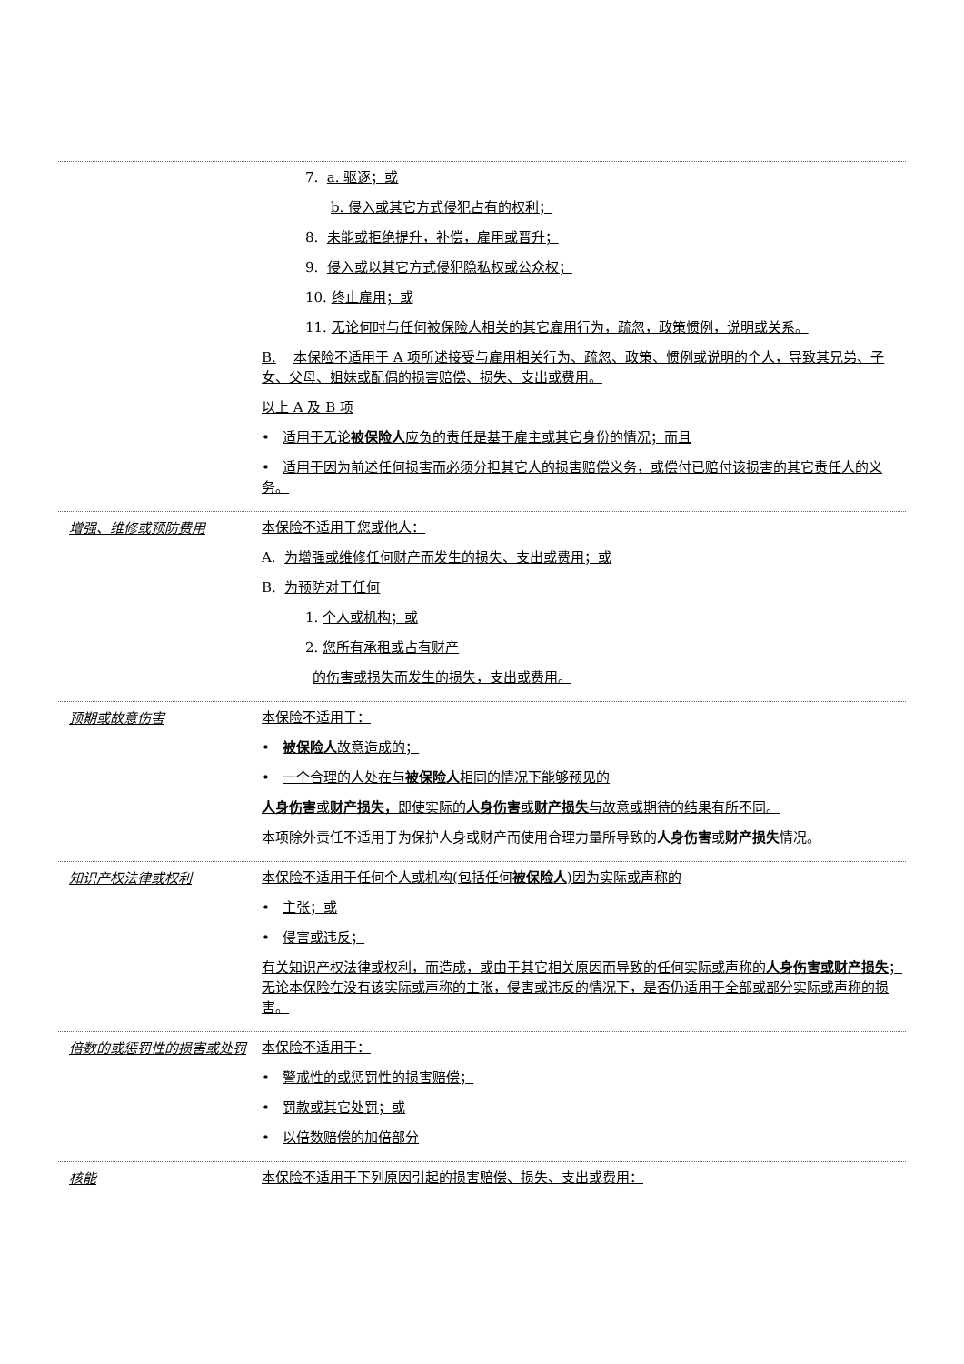7. a. 驱逐；或
b. 侵入或其它方式侵犯占有的权利；
8. 未能或拒绝提升，补偿，雇用或晋升；
9. 侵入或以其它方式侵犯隐私权或公众权；
10. 终止雇用；或
11. 无论何时与任何被保险人相关的其它雇用行为，疏忽，政策惯例，说明或关系。
B. 本保险不适用于 A 项所述接受与雇用相关行为、疏忽、政策、惯例或说明的个人，导致其兄弟、子女、父母、姐妹或配偶的损害赔偿、损失、支出或费用。
以上 A 及 B 项
• 适用于无论被保险人应负的责任是基于雇主或其它身份的情况；而且
• 适用于因为前述任何损害而必须分担其它人的损害赔偿义务，或偿付已赔付该损害的其它责任人的义务。
增强、维修或预防费用
本保险不适用于您或他人：
A. 为增强或维修任何财产而发生的损失、支出或费用；或
B. 为预防对于任何
1. 个人或机构；或
2. 您所有承租或占有财产
的伤害或损失而发生的损失，支出或费用。
预期或故意伤害
本保险不适用于：
• 被保险人故意造成的；
• 一个合理的人处在与被保险人相同的情况下能够预见的
人身伤害或财产损失，即使实际的人身伤害或财产损失与故意或期待的结果有所不同。
本项除外责任不适用于为保护人身或财产而使用合理力量所导致的人身伤害或财产损失情况。
知识产权法律或权利
本保险不适用于任何个人或机构(包括任何被保险人)因为实际或声称的
• 主张；或
• 侵害或违反；
有关知识产权法律或权利，而造成，或由于其它相关原因而导致的任何实际或声称的人身伤害或财产损失；无论本保险在没有该实际或声称的主张，侵害或违反的情况下，是否仍适用于全部或部分实际或声称的损害。
倍数的或惩罚性的损害或处罚
本保险不适用于：
• 警戒性的或惩罚性的损害赔偿；
• 罚款或其它处罚；或
• 以倍数赔偿的加倍部分
核能
本保险不适用于下列原因引起的损害赔偿、损失、支出或费用：